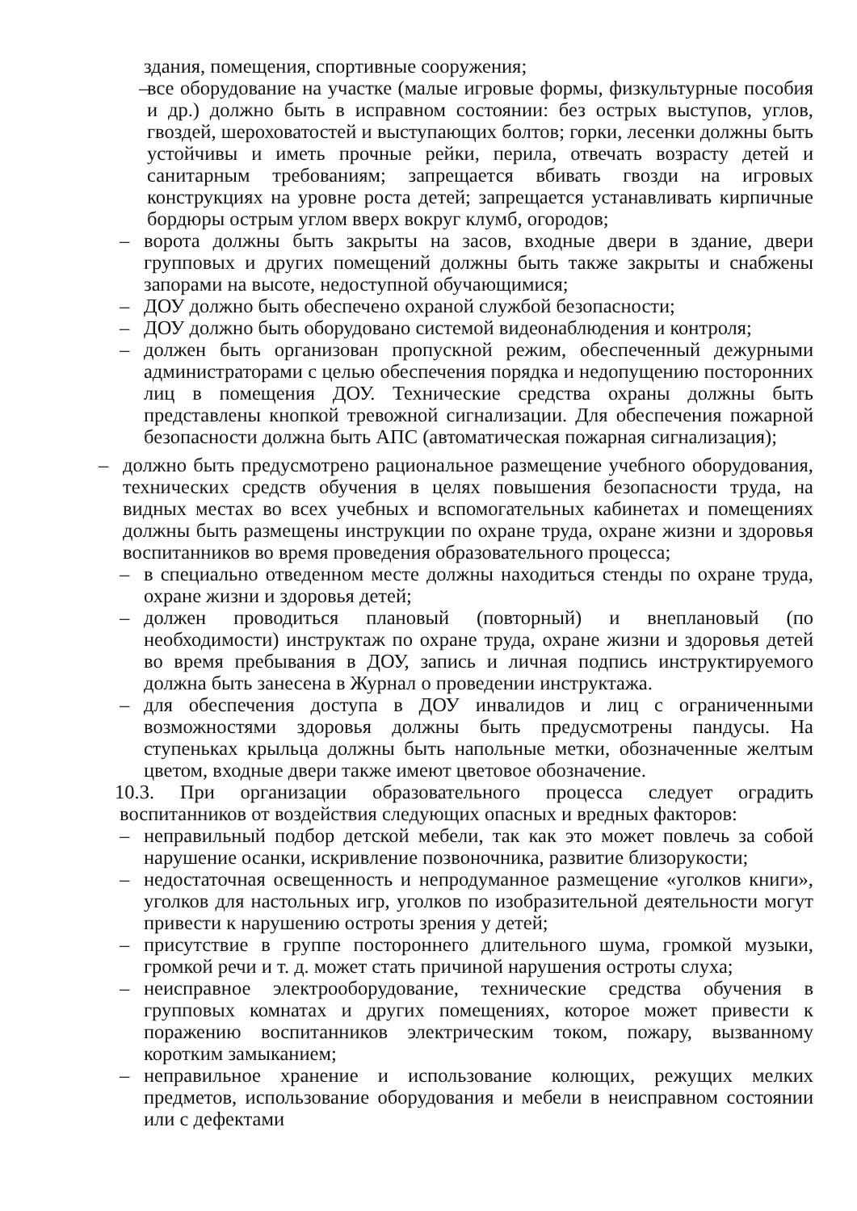здания, помещения, спортивные сооружения;
– все оборудование на участке (малые игровые формы, физкультурные пособия и др.) должно быть в исправном состоянии: без острых выступов, углов, гвоздей, шероховатостей и выступающих болтов; горки, лесенки должны быть устойчивы и иметь прочные рейки, перила, отвечать возрасту детей и санитарным требованиям; запрещается вбивать гвозди на игровых конструкциях на уровне роста детей; запрещается устанавливать кирпичные бордюры острым углом вверх вокруг клумб, огородов;
– ворота должны быть закрыты на засов, входные двери в здание, двери групповых и других помещений должны быть также закрыты и снабжены запорами на высоте, недоступной обучающимися;
– ДОУ должно быть обеспечено охраной службой безопасности;
– ДОУ должно быть оборудовано системой видеонаблюдения и контроля;
– должен быть организован пропускной режим, обеспеченный дежурными администраторами с целью обеспечения порядка и недопущению посторонних лиц в помещения ДОУ. Технические средства охраны должны быть представлены кнопкой тревожной сигнализации. Для обеспечения пожарной безопасности должна быть АПС (автоматическая пожарная сигнализация);
– должно быть предусмотрено рациональное размещение учебного оборудования, технических средств обучения в целях повышения безопасности труда, на видных местах во всех учебных и вспомогательных кабинетах и помещениях должны быть размещены инструкции по охране труда, охране жизни и здоровья воспитанников во время проведения образовательного процесса;
– в специально отведенном месте должны находиться стенды по охране труда, охране жизни и здоровья детей;
– должен проводиться плановый (повторный) и внеплановый (по необходимости) инструктаж по охране труда, охране жизни и здоровья детей во время пребывания в ДОУ, запись и личная подпись инструктируемого должна быть занесена в Журнал о проведении инструктажа.
– для обеспечения доступа в ДОУ инвалидов и лиц с ограниченными возможностями здоровья должны быть предусмотрены пандусы. На ступеньках крыльца должны быть напольные метки, обозначенные желтым цветом, входные двери также имеют цветовое обозначение.
10.3. При организации образовательного процесса следует оградить воспитанников от воздействия следующих опасных и вредных факторов:
– неправильный подбор детской мебели, так как это может повлечь за собой нарушение осанки, искривление позвоночника, развитие близорукости;
– недостаточная освещенность и непродуманное размещение «уголков книги», уголков для настольных игр, уголков по изобразительной деятельности могут привести к нарушению остроты зрения у детей;
– присутствие в группе постороннего длительного шума, громкой музыки, громкой речи и т. д. может стать причиной нарушения остроты слуха;
– неисправное электрооборудование, технические средства обучения в групповых комнатах и других помещениях, которое может привести к поражению воспитанников электрическим током, пожару, вызванному коротким замыканием;
– неправильное хранение и использование колющих, режущих мелких предметов, использование оборудования и мебели в неисправном состоянии или с дефектами